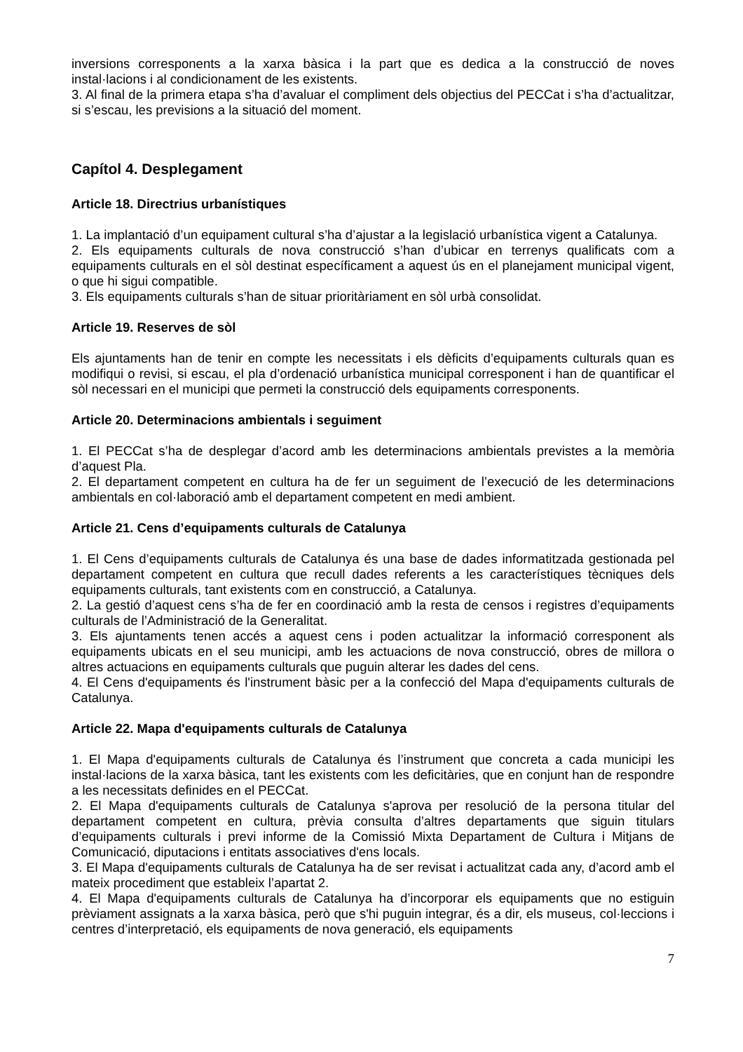inversions corresponents a la xarxa bàsica i la part que es dedica a la construcció de noves instal·lacions i al condicionament de les existents.
3. Al final de la primera etapa s’ha d’avaluar el compliment dels objectius del PECCat i s’ha d’actualitzar, si s’escau, les previsions a la situació del moment.
Capítol 4. Desplegament
Article 18. Directrius urbanístiques
1. La implantació d’un equipament cultural s’ha d’ajustar a la legislació urbanística vigent a Catalunya.
2. Els equipaments culturals de nova construcció s’han d’ubicar en terrenys qualificats com a equipaments culturals en el sòl destinat específicament a aquest ús en el planejament municipal vigent, o que hi sigui compatible.
3. Els equipaments culturals s’han de situar prioritàriament en sòl urbà consolidat.
Article 19. Reserves de sòl
Els ajuntaments han de tenir en compte les necessitats i els dèficits d’equipaments culturals quan es modifiqui o revisi, si escau, el pla d’ordenació urbanística municipal corresponent i han de quantificar el sòl necessari en el municipi que permeti la construcció dels equipaments corresponents.
Article 20. Determinacions ambientals i seguiment
1. El PECCat s’ha de desplegar d’acord amb les determinacions ambientals previstes a la memòria d’aquest Pla.
2. El departament competent en cultura ha de fer un seguiment de l’execució de les determinacions ambientals en col·laboració amb el departament competent en medi ambient.
Article 21. Cens d’equipaments culturals de Catalunya
1. El Cens d’equipaments culturals de Catalunya és una base de dades informatitzada gestionada pel departament competent en cultura que recull dades referents a les característiques tècniques dels equipaments culturals, tant existents com en construcció, a Catalunya.
2. La gestió d’aquest cens s’ha de fer en coordinació amb la resta de censos i registres d’equipaments culturals de l’Administració de la Generalitat.
3. Els ajuntaments tenen accés a aquest cens i poden actualitzar la informació corresponent als equipaments ubicats en el seu municipi, amb les actuacions de nova construcció, obres de millora o altres actuacions en equipaments culturals que puguin alterar les dades del cens.
4. El Cens d'equipaments és l'instrument bàsic per a la confecció del Mapa d'equipaments culturals de Catalunya.
Article 22. Mapa d'equipaments culturals de Catalunya
1. El Mapa d'equipaments culturals de Catalunya és l’instrument que concreta a cada municipi les instal·lacions de la xarxa bàsica, tant les existents com les deficitàries, que en conjunt han de respondre a les necessitats definides en el PECCat.
2. El Mapa d'equipaments culturals de Catalunya s'aprova per resolució de la persona titular del departament competent en cultura, prèvia consulta d’altres departaments que siguin titulars d’equipaments culturals i previ informe de la Comissió Mixta Departament de Cultura i Mitjans de Comunicació, diputacions i entitats associatives d'ens locals.
3. El Mapa d'equipaments culturals de Catalunya ha de ser revisat i actualitzat cada any, d’acord amb el mateix procediment que estableix l’apartat 2.
4. El Mapa d'equipaments culturals de Catalunya ha d’incorporar els equipaments que no estiguin prèviament assignats a la xarxa bàsica, però que s'hi puguin integrar, és a dir, els museus, col·leccions i centres d’interpretació, els equipaments de nova generació, els equipaments
7